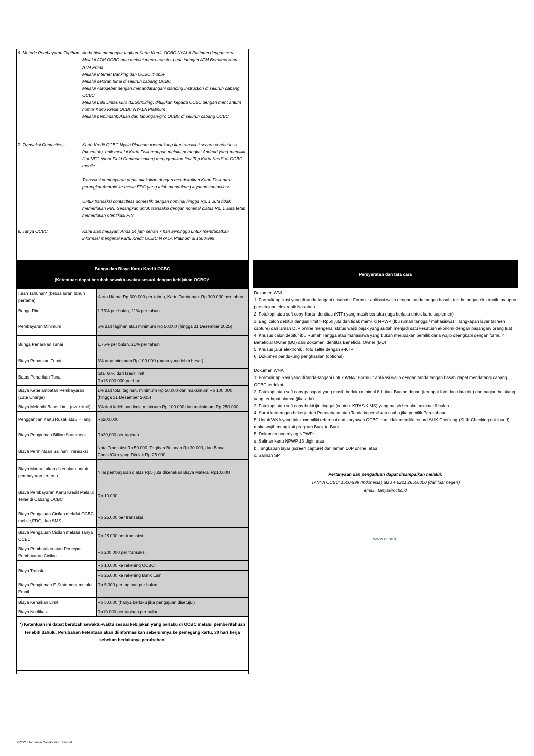6. Metode Pembayaran Tagihan
Anda bisa membayar tagihan Kartu Kredit OCBC NYALA Platinum dengan cara:
Melalui ATM OCBC atau melalui menu transfer pada jaringan ATM Bersama atau ATM Prima
Melalui Internet Banking dan OCBC mobile
Melalui setoran tunai di seluruh cabang OCBC
Melalui Autodebet dengan menandatangani standing instruction di seluruh cabang OCBC
Melalui Lalu Lintas Giro (LLG)/Kliring, ditujukan kepada OCBC dengan mencantum nomor Kartu Kredit OCBC NYALA Platinum
Melalui pemindahbukuan dari tabungan/giro OCBC di seluruh cabang OCBC
7. Transaksi Contactless Kartu Kredit OCBC Nyala Platinum mendukung fitur transaksi secara contactless (nirsentuh), baik melalui Kartu Fisik maupun melalui perangkat Android yang memiliki fitur NFC (Near Field Communication) menggunakan fitur Tap Kartu Kredit di OCBC mobile.
Transaksi pembayaran dapat dilakukan dengan mendekatkan Kartu Fisik atau perangkat Android ke mesin EDC yang telah mendukung layanan contactless.
Untuk transaksi contactless domestik dengan nominal hingga Rp. 1 Juta tidak memerlukan PIN. Sedangkan untuk transaksi dengan nominal diatas Rp. 1 Juta tetap memerlukan otentikasi PIN.
8. Tanya OCBC Kami siap melayani Anda 24 jam sehari 7 hari seminggu untuk mendapatkan informasi mengenai Kartu Kredit OCBC NYALA Platinum di 1500-999
Bunga dan Biaya Kartu Kredit OCBC
(Ketentuan dapat berubah sewaktu-waktu sesuai dengan kebijakan OCBC)*
| Iuran Tahunan* (bebas iuran tahun pertama) | Kartu Utama Rp 600.000 per tahun, Kartu Tambahan: Rp 300.000 per tahun |
| Bunga Ritel | 1.75% per bulan, 21% per tahun |
| Pembayaran Minimum | 5% dari tagihan atau minimum Rp 50.000 (hingga 31 Desember 2025) |
| Bunga Penarikan Tunai | 1.75% per bulan, 21% per tahun |
| Biaya Penarikan Tunai | 6% atau minimum Rp 100.000 (mana yang lebih besar) |
| Batas Penarikan Tunai | total 60% dari kredit limit Rp15.000.000 per hari |
| Biaya Keterlambatan Pembayaran (Late Charge) | 1% dari total tagihan, minimum Rp 50.000 dan maksimum Rp 100.000 (hingga 31 Desember 2025) |
| Biaya Melebihi Batas Limit (over limit) | 6% dari kelebihan limit, minimum Rp 100.000 dan maksimum Rp 250.000 |
| Penggantian Kartu Rusak atau Hilang | Rp200,000 |
| Biaya Pengiriman Billing Statement | Rp30,000 per tagihan |
| Biaya Permintaan Salinan Transaksi | Nota Transaksi Rp 50.000, Tagihan Bulanan Rp 30.000, dan Biaya Check/Giro yang Ditolak Rp 25.000 |
| Biaya Materai akan dikenakan untuk pembayaran tertentu | Nilai pembayaran diatas Rp5 juta dikenakan Biaya Materai Rp10.000 |
| Biaya Pembayaran Kartu Kredit Melalui Teller di Cabang OCBC | Rp 10.000 |
| Biaya Pengajuan Cicilan melalui OCBC mobile,EDC, dan SMS | Rp 25.000 per transaksi |
| Biaya Pengajuan Cicilan melalui Tanya OCBC | Rp 25.000 per transaksi |
| Biaya Pembatalan atau Percepat Pembayaran Cicilan | Rp 200.000 per transaksi |
| Biaya Transfer | Rp 10.000 ke rekening OCBC |
| | Rp 25.000 ke rekening Bank Lain |
| Biaya Pengiriman E-Statement melalui Email | Rp 5.000 per tagihan per bulan |
| Biaya Kenaikan Limit | Rp 50.000 (hanya berlaku jika pengajuan disetujui) |
| Biaya Notifikasi | Rp10.000 per tagihan per bulan |
*) Ketentuan ini dapat berubah sewaktu-waktu sesuai kebijakan yang berlaku di OCBC melalui pemberitahuan terlebih dahulu. Perubahan ketentuan akan diinformasikan sebelumnya ke pemegang kartu, 30 hari kerja sebelum berlakunya perubahan.
Persyaratan dan tata cara
Dokumen WNI
1. Formulir aplikasi yang ditanda-tangani nasabah : Formulir aplikasi wajib dengan tanda tangan basah, tanda tangan elektronik, maupun persetujuan elektronik Nasabah
2. Fotokopi atau soft copy Kartu Identitas (KTP) yang masih berlaku (juga berlaku untuk kartu suplemen)
3. Bagi calon debitur dengan limit > Rp50 juta dan tidak memiliki NPWP (Ibu rumah tangga / mahasiswa) : Tangkapan layar (screen capture) dari laman DJP online mengenai status wajib pajak yang sudah menjadi satu kesatuan ekonomi dengan pasangan/ orang tua)
4. Khusus calon debitur ibu Rumah Tangga atau mahasiswa yang bukan merupakan pemilik dana wajib dilengkapi dengan formulir Beneficial Owner (BO) dan dokumen identitas Beneficial Owner (BO)
5. Khusus jalur elektronik : foto selfie dengan e-KTP
6. Dokumen pendukung penghasilan (optional)
Dokumen WNA
1. Formulir aplikasi yang ditanda-tangani untuk WNA : Formulir aplikasi wajib dengan tanda tangan basah dapat mendatangi cabang OCBC terdekat
2. Fotokopi atau soft copy passport yang masih berlaku minimal 6 bulan. Bagian depan (terdapat foto dan data diri) dan bagian belakang yang terdapat alamat (jika ada)
3. Fotokopi atau soft copy bukti ijin tinggal (contoh: KITAS/KIMS) yang masih berlaku, minimal 6 bulan.
4. Surat keterangan bekerja dari Perusahaan atau Tanda kepemilikan usaha jika pemilik Perusahaan.
5. Untuk WNA yang tidak memiliki referensi dari karyawan OCBC dan tidak memiliki record SLIK Checking (SLIK Checking not found), maka wajib mengikuti program Back-to-Back.
5. Dokumen underlying NPWP :
a. Salinan kartu NPWP 16 digit; atau
b. Tangkapan layar (screen capture) dari laman DJP online; atau
c. Salinan SPT
Pertanyaan dan pengaduan dapat disampaikan melalui:
TANYA OCBC: 1500-999 (Indonesia) atau + 6221 26506300 (dari luar negeri)
email : tanya@ocbc.id
www.ocbc.id
OCBC Information Classification: Internal